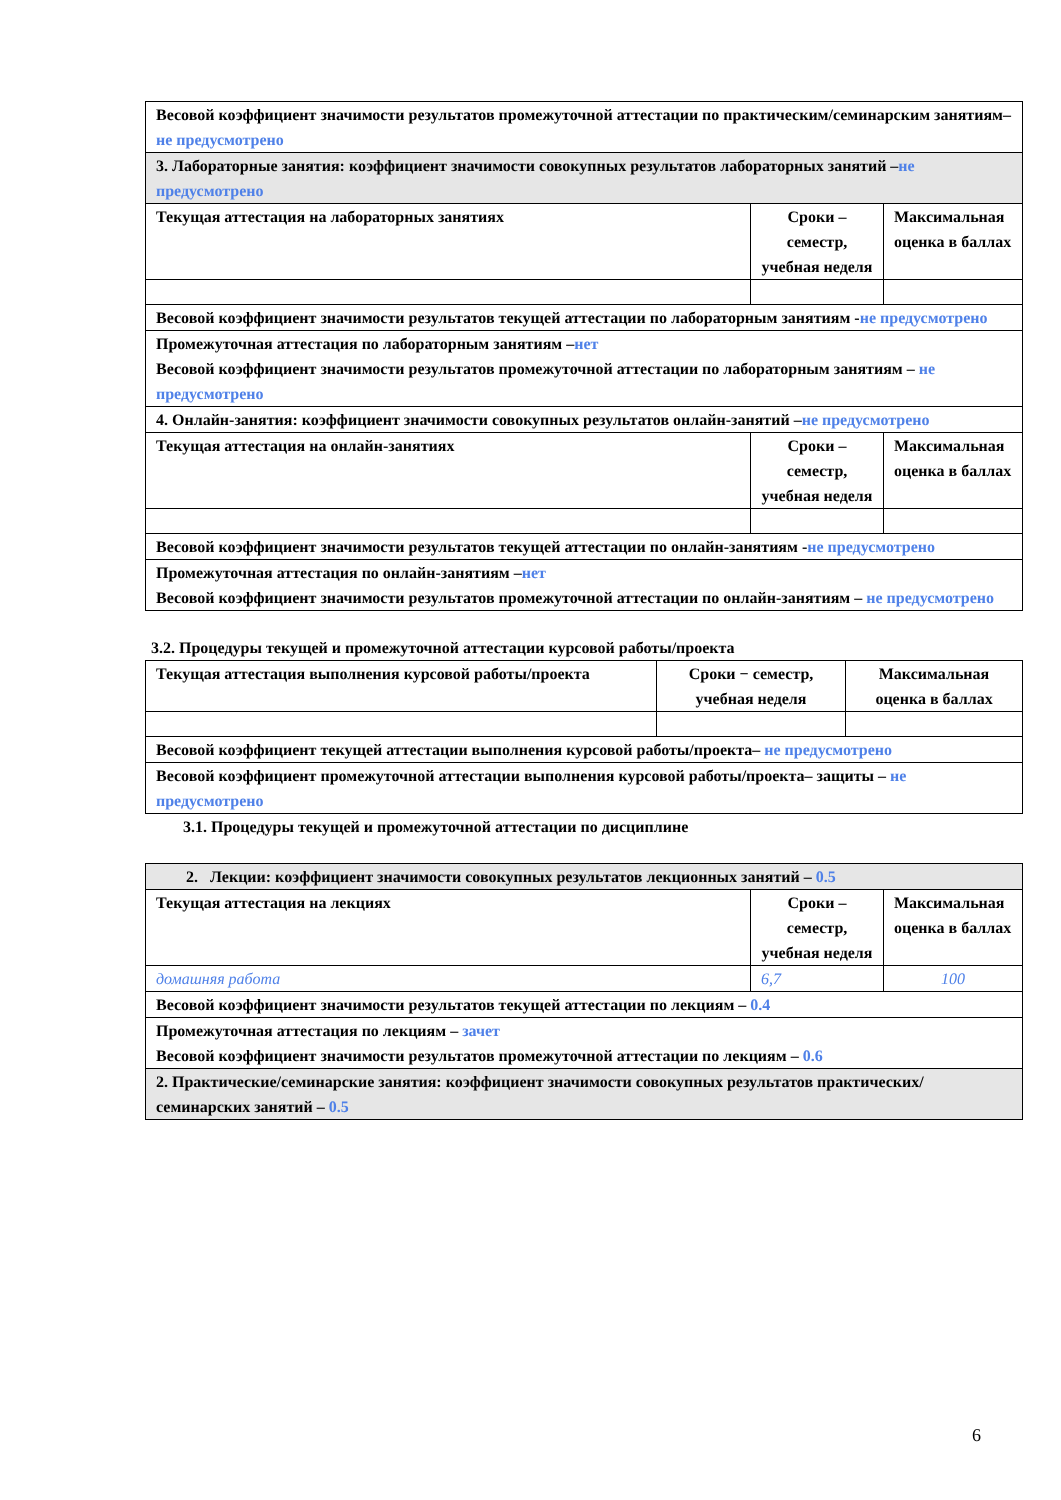| Весовой коэффициент значимости результатов промежуточной аттестации по практическим/семинарским занятиям– не предусмотрено | | |
| 3. Лабораторные занятия: коэффициент значимости совокупных результатов лабораторных занятий – не предусмотрено | | |
| Текущая аттестация на лабораторных занятиях | Сроки – семестр, учебная неделя | Максимальная оценка в баллах |
| Весовой коэффициент значимости результатов текущей аттестации по лабораторным занятиям - не предусмотрено | | |
| Промежуточная аттестация по лабораторным занятиям – нет Весовой коэффициент значимости результатов промежуточной аттестации по лабораторным занятиям – не предусмотрено | | |
| 4. Онлайн-занятия: коэффициент значимости совокупных результатов онлайн-занятий – не предусмотрено | | |
| Текущая аттестация на онлайн-занятиях | Сроки – семестр, учебная неделя | Максимальная оценка в баллах |
| Весовой коэффициент значимости результатов текущей аттестации по онлайн-занятиям - не предусмотрено | | |
| Промежуточная аттестация по онлайн-занятиям – нет Весовой коэффициент значимости результатов промежуточной аттестации по онлайн-занятиям – не предусмотрено | | |
3.2. Процедуры текущей и промежуточной аттестации курсовой работы/проекта
| Текущая аттестация выполнения курсовой работы/проекта | Сроки − семестр, учебная неделя | Максимальная оценка в баллах |
| Весовой коэффициент текущей аттестации выполнения курсовой работы/проекта– не предусмотрено | | |
| Весовой коэффициент промежуточной аттестации выполнения курсовой работы/проекта– защиты – не предусмотрено | | |
3.1. Процедуры текущей и промежуточной аттестации по дисциплине
| 2. Лекции: коэффициент значимости совокупных результатов лекционных занятий – 0.5 | | |
| Текущая аттестация на лекциях | Сроки – семестр, учебная неделя | Максимальная оценка в баллах |
| домашняя работа | 6,7 | 100 |
| Весовой коэффициент значимости результатов текущей аттестации по лекциям – 0.4 | | |
| Промежуточная аттестация по лекциям – зачет Весовой коэффициент значимости результатов промежуточной аттестации по лекциям – 0.6 | | |
| 2. Практические/семинарские занятия: коэффициент значимости совокупных результатов практических/семинарских занятий – 0.5 | | |
6